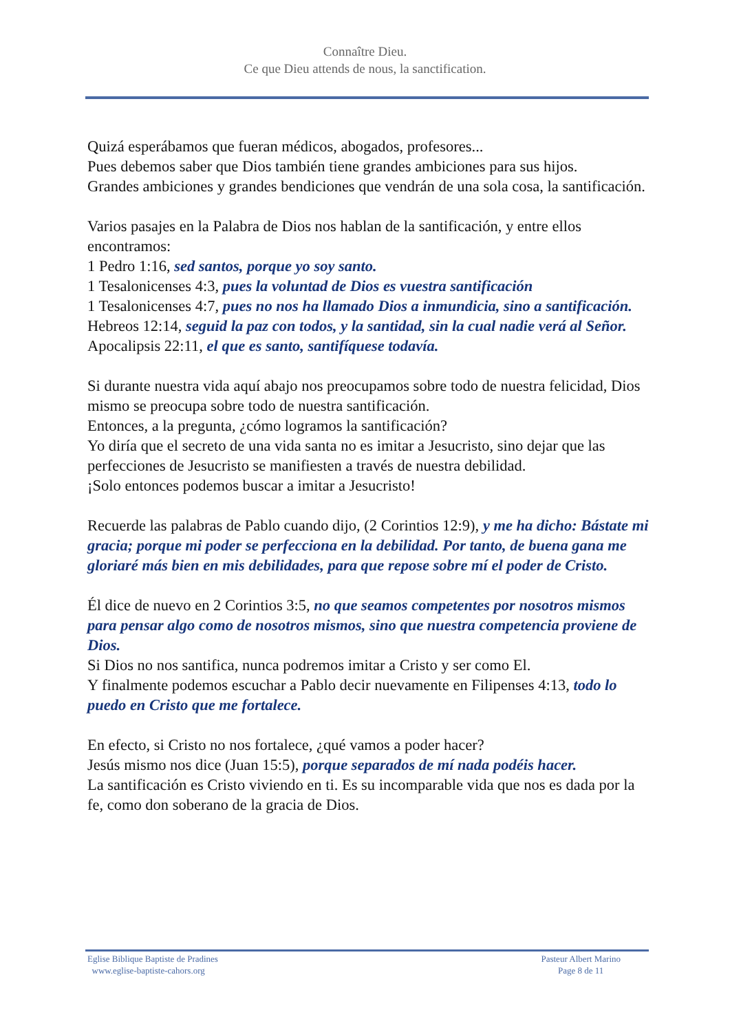Connaître Dieu.
Ce que Dieu attends de nous, la sanctification.
Quizá esperábamos que fueran médicos, abogados, profesores...
Pues debemos saber que Dios también tiene grandes ambiciones para sus hijos.
Grandes ambiciones y grandes bendiciones que vendrán de una sola cosa, la santificación.
Varios pasajes en la Palabra de Dios nos hablan de la santificación, y entre ellos encontramos:
1 Pedro 1:16, sed santos, porque yo soy santo.
1 Tesalonicenses 4:3, pues la voluntad de Dios es vuestra santificación
1 Tesalonicenses 4:7, pues no nos ha llamado Dios a inmundicia, sino a santificación.
Hebreos 12:14, seguid la paz con todos, y la santidad, sin la cual nadie verá al Señor.
Apocalipsis 22:11, el que es santo, santifíquese todavía.
Si durante nuestra vida aquí abajo nos preocupamos sobre todo de nuestra felicidad, Dios mismo se preocupa sobre todo de nuestra santificación.
Entonces, a la pregunta, ¿cómo logramos la santificación?
Yo diría que el secreto de una vida santa no es imitar a Jesucristo, sino dejar que las perfecciones de Jesucristo se manifiesten a través de nuestra debilidad.
¡Solo entonces podemos buscar a imitar a Jesucristo!
Recuerde las palabras de Pablo cuando dijo, (2 Corintios 12:9), y me ha dicho: Bástate mi gracia; porque mi poder se perfecciona en la debilidad. Por tanto, de buena gana me gloriaré más bien en mis debilidades, para que repose sobre mí el poder de Cristo.
Él dice de nuevo en 2 Corintios 3:5, no que seamos competentes por nosotros mismos para pensar algo como de nosotros mismos, sino que nuestra competencia proviene de Dios.
Si Dios no nos santifica, nunca podremos imitar a Cristo y ser como El.
Y finalmente podemos escuchar a Pablo decir nuevamente en Filipenses 4:13, todo lo puedo en Cristo que me fortalece.
En efecto, si Cristo no nos fortalece, ¿qué vamos a poder hacer?
Jesús mismo nos dice (Juan 15:5), porque separados de mí nada podéis hacer.
La santificación es Cristo viviendo en ti. Es su incomparable vida que nos es dada por la fe, como don soberano de la gracia de Dios.
Eglise Biblique Baptiste de Pradines
www.eglise-baptiste-cahors.org
Pasteur Albert Marino
Page 8 de 11